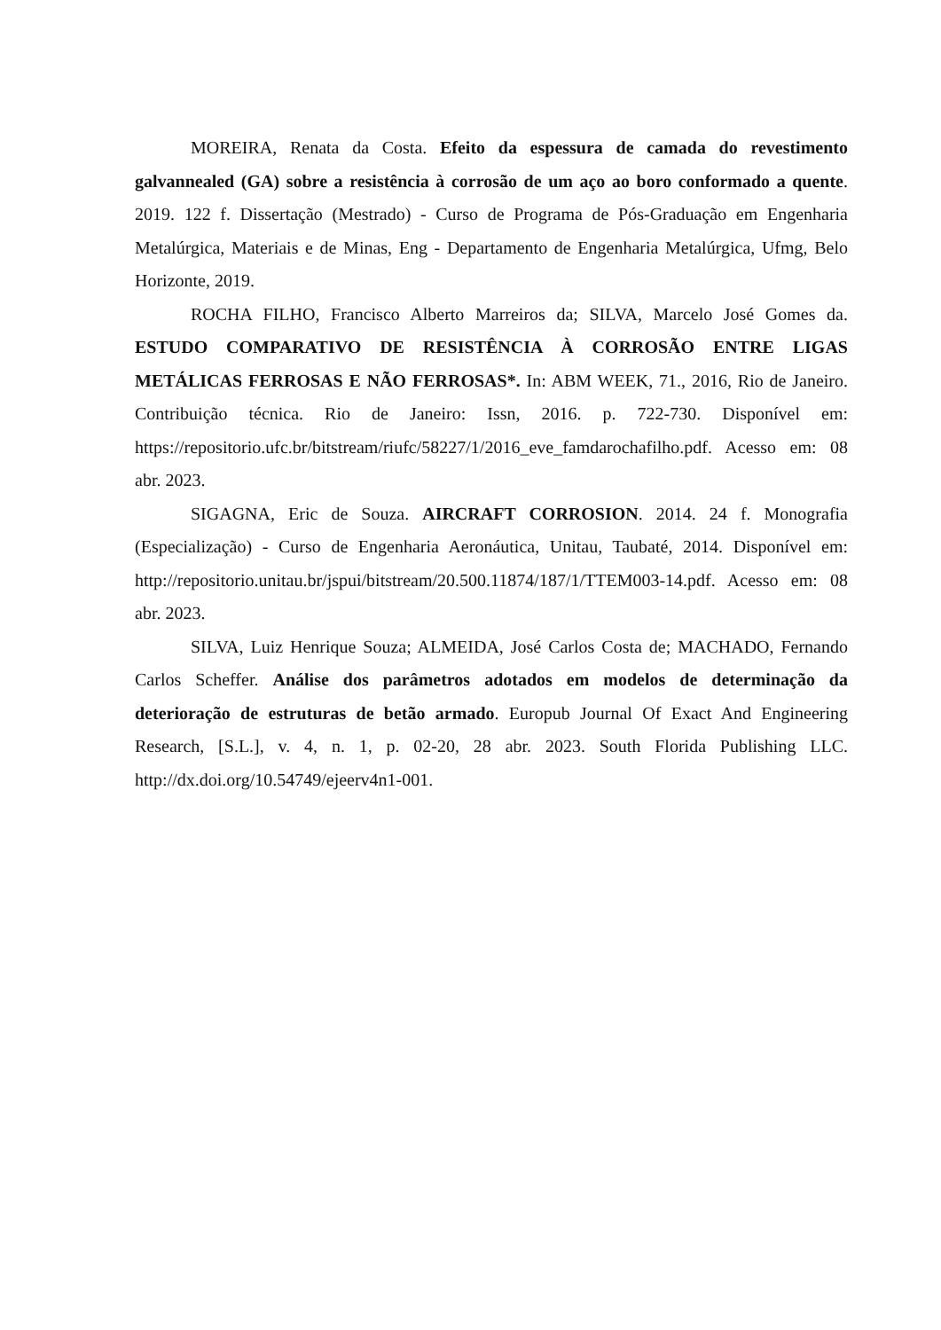MOREIRA, Renata da Costa. Efeito da espessura de camada do revestimento galvannealed (GA) sobre a resistência à corrosão de um aço ao boro conformado a quente. 2019. 122 f. Dissertação (Mestrado) - Curso de Programa de Pós-Graduação em Engenharia Metalúrgica, Materiais e de Minas, Eng - Departamento de Engenharia Metalúrgica, Ufmg, Belo Horizonte, 2019.
ROCHA FILHO, Francisco Alberto Marreiros da; SILVA, Marcelo José Gomes da. ESTUDO COMPARATIVO DE RESISTÊNCIA À CORROSÃO ENTRE LIGAS METÁLICAS FERROSAS E NÃO FERROSAS*. In: ABM WEEK, 71., 2016, Rio de Janeiro. Contribuição técnica. Rio de Janeiro: Issn, 2016. p. 722-730. Disponível em: https://repositorio.ufc.br/bitstream/riufc/58227/1/2016_eve_famdarochafilho.pdf. Acesso em: 08 abr. 2023.
SIGAGNA, Eric de Souza. AIRCRAFT CORROSION. 2014. 24 f. Monografia (Especialização) - Curso de Engenharia Aeronáutica, Unitau, Taubaté, 2014. Disponível em: http://repositorio.unitau.br/jspui/bitstream/20.500.11874/187/1/TTEM003-14.pdf. Acesso em: 08 abr. 2023.
SILVA, Luiz Henrique Souza; ALMEIDA, José Carlos Costa de; MACHADO, Fernando Carlos Scheffer. Análise dos parâmetros adotados em modelos de determinação da deterioração de estruturas de betão armado. Europub Journal Of Exact And Engineering Research, [S.L.], v. 4, n. 1, p. 02-20, 28 abr. 2023. South Florida Publishing LLC. http://dx.doi.org/10.54749/ejeerv4n1-001.